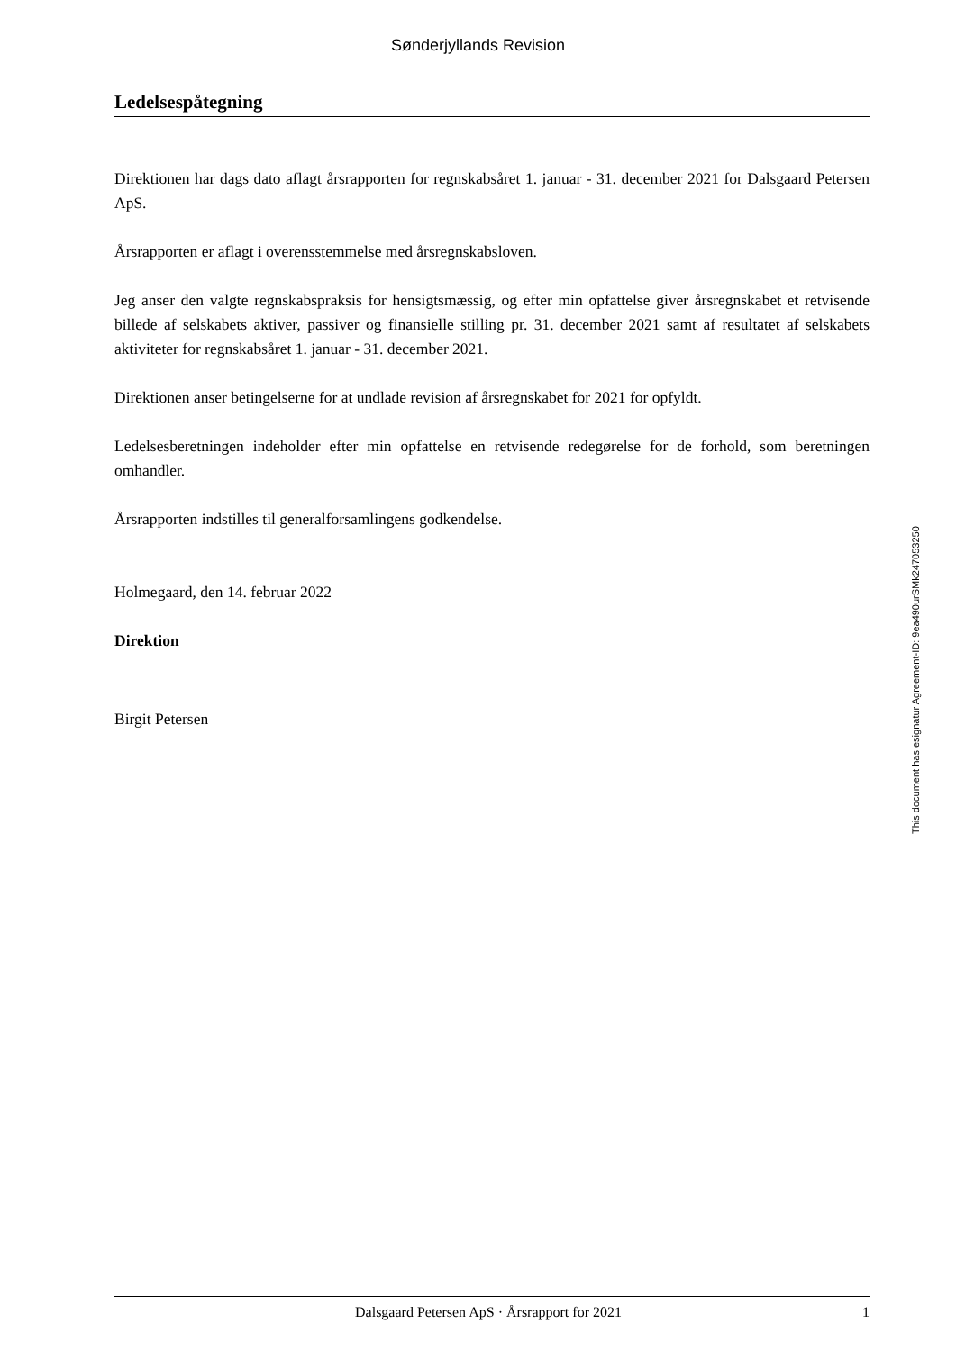Sønderjyllands Revision
Ledelsespåtegning
Direktionen har dags dato aflagt årsrapporten for regnskabsåret 1. januar - 31. december 2021 for Dalsgaard Petersen ApS.
Årsrapporten er aflagt i overensstemmelse med årsregnskabsloven.
Jeg anser den valgte regnskabspraksis for hensigtsmæssig, og efter min opfattelse giver årsregnskabet et retvisende billede af selskabets aktiver, passiver og finansielle stilling pr. 31. december 2021 samt af resultatet af selskabets aktiviteter for regnskabsåret 1. januar - 31. december 2021.
Direktionen anser betingelserne for at undlade revision af årsregnskabet for 2021 for opfyldt.
Ledelsesberetningen indeholder efter min opfattelse en retvisende redegørelse for de forhold, som beretningen omhandler.
Årsrapporten indstilles til generalforsamlingens godkendelse.
Holmegaard, den 14. februar 2022
Direktion
Birgit Petersen
This document has esignatur Agreement-ID: 9ea490urSMk247053250
Dalsgaard Petersen ApS · Årsrapport for 2021 1